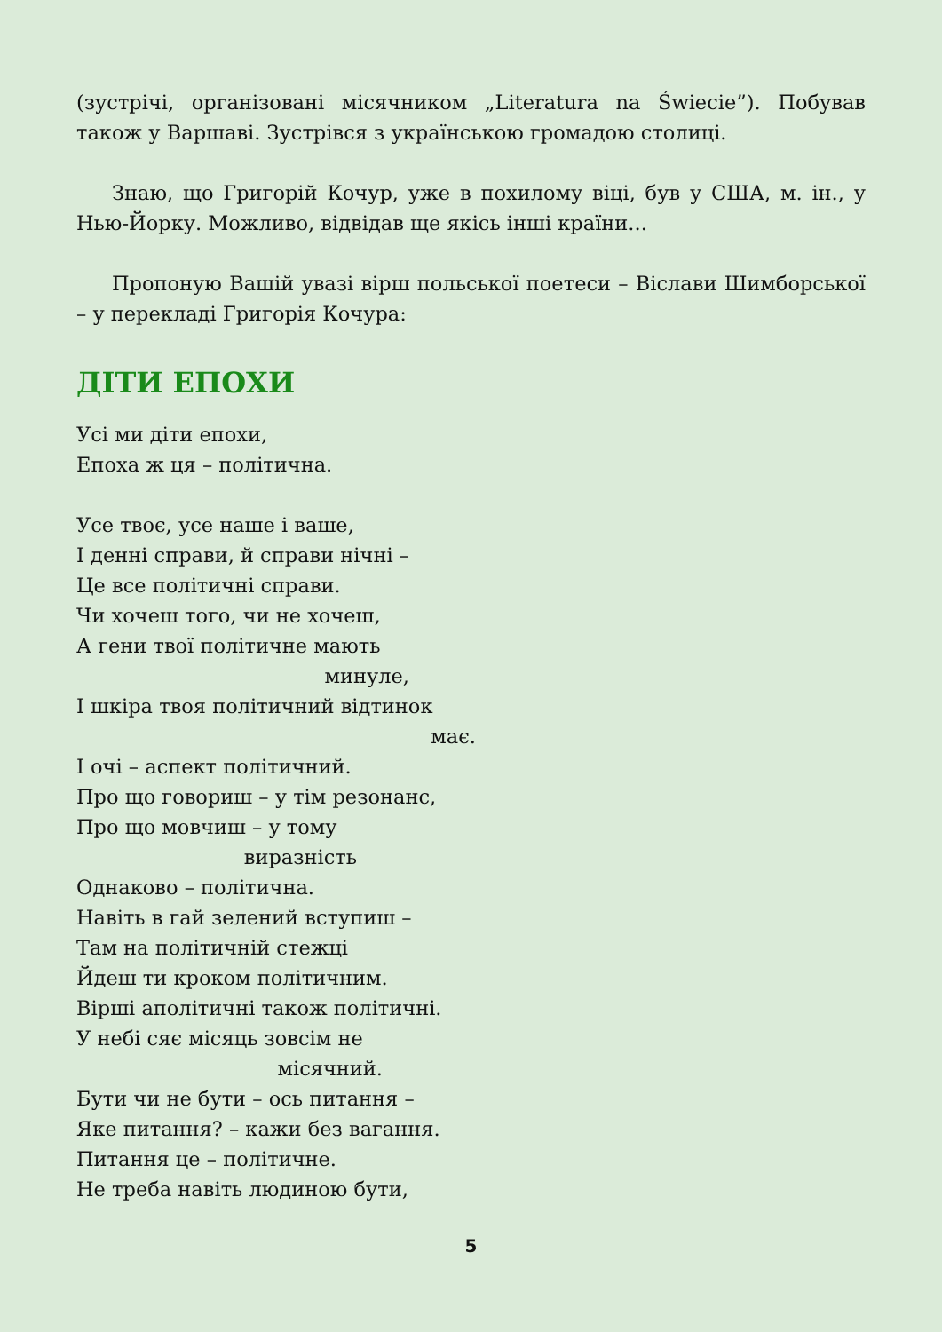(зустрічі, організовані місячником „Literatura na Świecie”). Побував також у Варшаві. Зустрівся з українською громадою столиці.
Знаю, що Григорій Кочур, уже в похилому віці, був у США, м. ін., у Нью-Йорку. Можливо, відвідав ще якісь інші країни...
Пропоную Вашій увазі вірш польської поетеси – Віслави Шимбор­ської – у перекладі Григорія Кочура:
ДІТИ ЕПОХИ
Усі ми діти епохи,
Епоха ж ця – політична.
Усе твоє, усе наше і ваше,
І денні справи, й справи нічні –
Це все політичні справи.
Чи хочеш того, чи не хочеш,
А гени твої політичне мають
минуле,
І шкіра твоя політичний відтинок
має.
І очі – аспект політичний.
Про що говориш – у тім резонанс,
Про що мовчиш – у тому
виразність
Однаково – політична.
Навіть в гай зелений вступиш –
Там на політичній стежці
Йдеш ти кроком політичним.
Вірші аполітичні також політичні.
У небі сяє місяць зовсім не
місячний.
Бути чи не бути – ось питання –
Яке питання? – кажи без вагання.
Питання це – політичне.
Не треба навіть людиною бути,
5